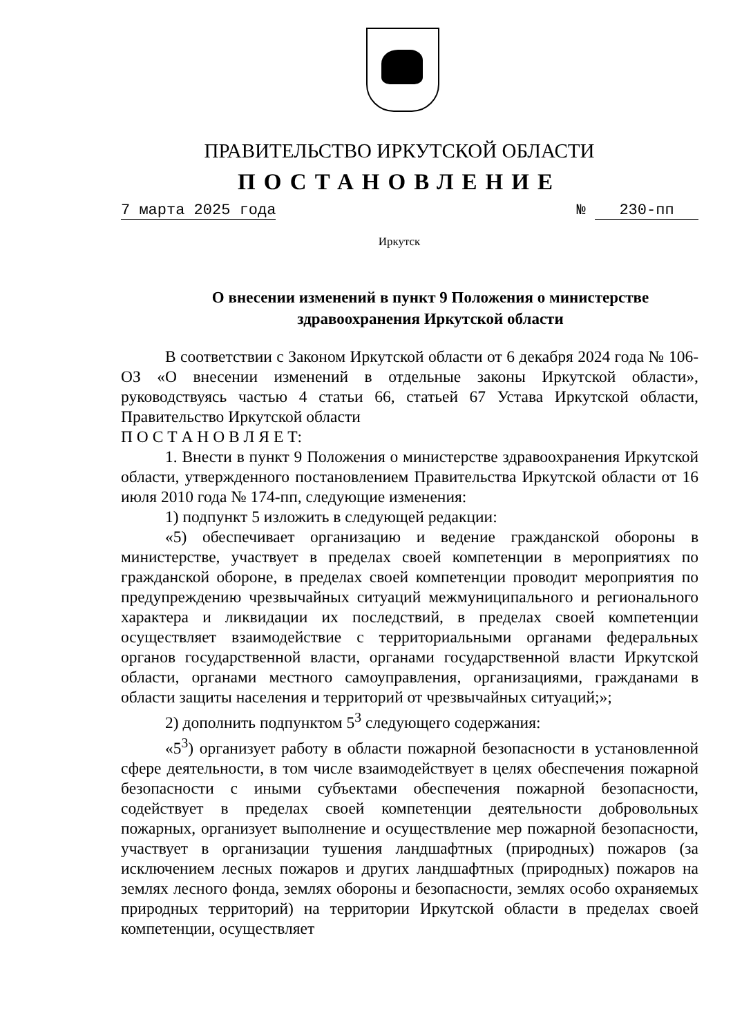ПРАВИТЕЛЬСТВО ИРКУТСКОЙ ОБЛАСТИ
ПОСТАНОВЛЕНИЕ
7 марта 2025 года № 230-пп
Иркутск
О внесении изменений в пункт 9 Положения о министерстве
здравоохранения Иркутской области
В соответствии с Законом Иркутской области от 6 декабря 2024 года № 106-ОЗ «О внесении изменений в отдельные законы Иркутской области», руководствуясь частью 4 статьи 66, статьей 67 Устава Иркутской области, Правительство Иркутской области
П О С Т А Н О В Л Я Е Т:
1. Внести в пункт 9 Положения о министерстве здравоохранения Иркутской области, утвержденного постановлением Правительства Иркутской области от 16 июля 2010 года № 174-пп, следующие изменения:
1) подпункт 5 изложить в следующей редакции:
«5) обеспечивает организацию и ведение гражданской обороны в министерстве, участвует в пределах своей компетенции в мероприятиях по гражданской обороне, в пределах своей компетенции проводит мероприятия по предупреждению чрезвычайных ситуаций межмуниципального и регионального характера и ликвидации их последствий, в пределах своей компетенции осуществляет взаимодействие с территориальными органами федеральных органов государственной власти, органами государственной власти Иркутской области, органами местного самоуправления, организациями, гражданами в области защиты населения и территорий от чрезвычайных ситуаций;»;
2) дополнить подпунктом 5<sup>3</sup> следующего содержания:
«5<sup>3</sup>) организует работу в области пожарной безопасности в установленной сфере деятельности, в том числе взаимодействует в целях обеспечения пожарной безопасности с иными субъектами обеспечения пожарной безопасности, содействует в пределах своей компетенции деятельности добровольных пожарных, организует выполнение и осуществление мер пожарной безопасности, участвует в организации тушения ландшафтных (природных) пожаров (за исключением лесных пожаров и других ландшафтных (природных) пожаров на землях лесного фонда, землях обороны и безопасности, землях особо охраняемых природных территорий) на территории Иркутской области в пределах своей компетенции, осуществляет